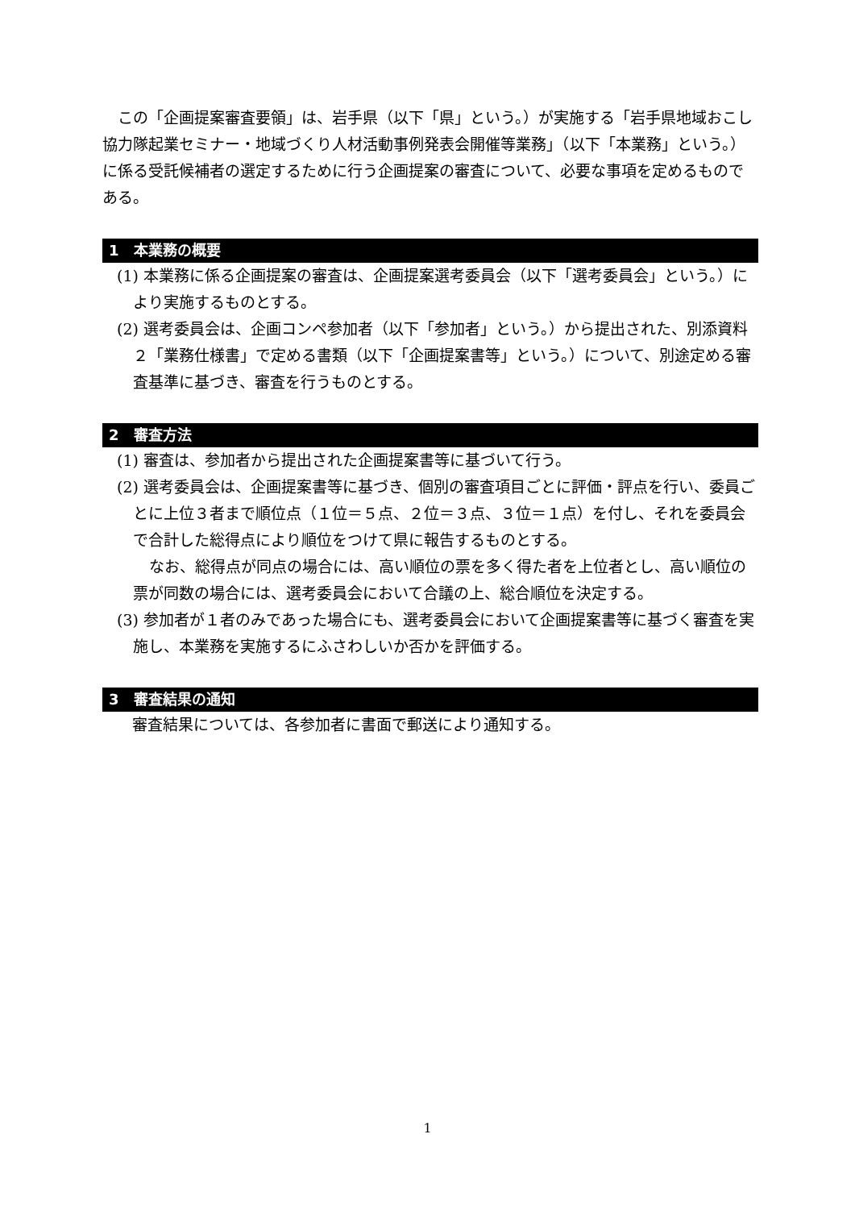この「企画提案審査要領」は、岩手県（以下「県」という。）が実施する「岩手県地域おこし協力隊起業セミナー・地域づくり人材活動事例発表会開催等業務」（以下「本業務」という。）に係る受託候補者の選定するために行う企画提案の審査について、必要な事項を定めるものである。
1　本業務の概要
(1) 本業務に係る企画提案の審査は、企画提案選考委員会（以下「選考委員会」という。）により実施するものとする。
(2) 選考委員会は、企画コンペ参加者（以下「参加者」という。）から提出された、別添資料２「業務仕様書」で定める書類（以下「企画提案書等」という。）について、別途定める審査基準に基づき、審査を行うものとする。
2　審査方法
(1) 審査は、参加者から提出された企画提案書等に基づいて行う。
(2) 選考委員会は、企画提案書等に基づき、個別の審査項目ごとに評価・評点を行い、委員ごとに上位３者まで順位点（１位＝５点、２位＝３点、３位＝１点）を付し、それを委員会で合計した総得点により順位をつけて県に報告するものとする。
なお、総得点が同点の場合には、高い順位の票を多く得た者を上位者とし、高い順位の票が同数の場合には、選考委員会において合議の上、総合順位を決定する。
(3) 参加者が１者のみであった場合にも、選考委員会において企画提案書等に基づく審査を実施し、本業務を実施するにふさわしいか否かを評価する。
3　審査結果の通知
審査結果については、各参加者に書面で郵送により通知する。
1